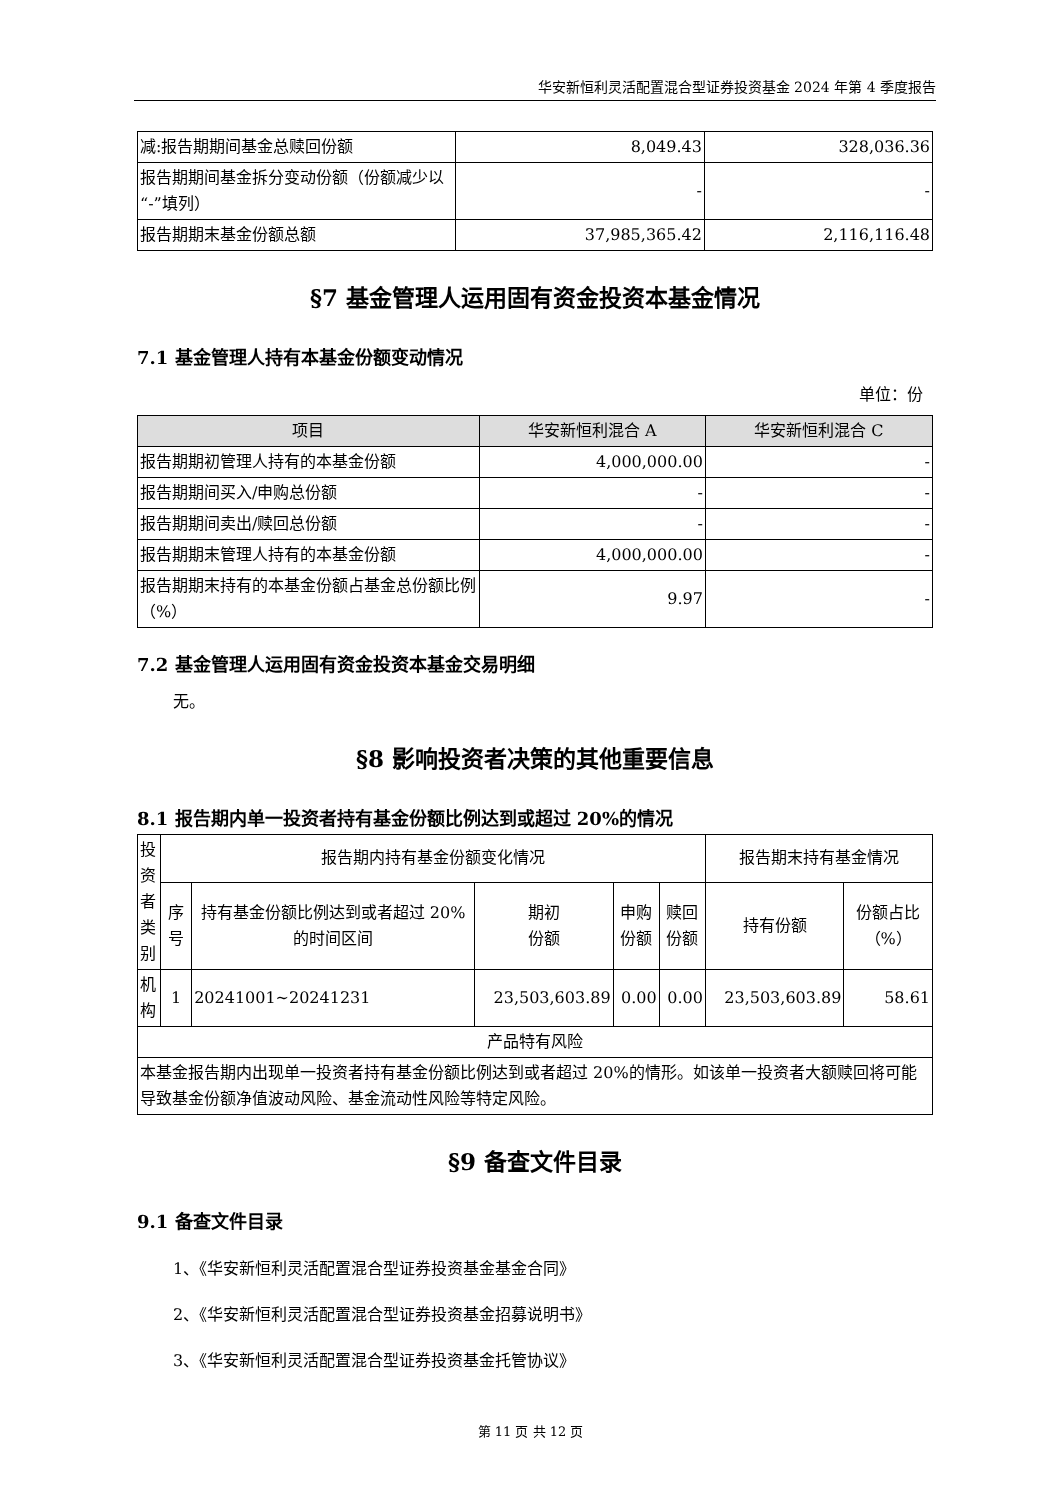华安新恒利灵活配置混合型证券投资基金 2024 年第 4 季度报告
| 减:报告期期间基金总赎回份额 | 8,049.43 | 328,036.36 |
| 报告期期间基金拆分变动份额（份额减少以“-”填列） | - | - |
| 报告期期末基金份额总额 | 37,985,365.42 | 2,116,116.48 |
§7 基金管理人运用固有资金投资本基金情况
7.1 基金管理人持有本基金份额变动情况
单位：份
| 项目 | 华安新恒利混合 A | 华安新恒利混合 C |
| --- | --- | --- |
| 报告期期初管理人持有的本基金份额 | 4,000,000.00 | - |
| 报告期期间买入/申购总份额 | - | - |
| 报告期期间卖出/赎回总份额 | - | - |
| 报告期期末管理人持有的本基金份额 | 4,000,000.00 | - |
| 报告期期末持有的本基金份额占基金总份额比例（%） | 9.97 | - |
7.2 基金管理人运用固有资金投资本基金交易明细
无。
§8 影响投资者决策的其他重要信息
8.1 报告期内单一投资者持有基金份额比例达到或超过 20%的情况
| 投资者类别 | 报告期内持有基金份额变化情况 | | | | | 报告期末持有基金情况 | |
| | 序号 | 持有基金份额比例达到或者超过 20%的时间区间 | 期初 份额 | 申购 份额 | 赎回 份额 | 持有份额 | 份额占比（%） |
| 机构 | 1 | 20241001~20241231 | 23,503,603.89 | 0.00 | 0.00 | 23,503,603.89 | 58.61 |
| 产品特有风险 | | | | | | | |
| 本基金报告期内出现单一投资者持有基金份额比例达到或者超过 20%的情形。如该单一投资者大额赎回将可能导致基金份额净值波动风险、基金流动性风险等特定风险。 | | | | | | | |
§9 备查文件目录
9.1 备查文件目录
1、《华安新恒利灵活配置混合型证券投资基金基金合同》
2、《华安新恒利灵活配置混合型证券投资基金招募说明书》
3、《华安新恒利灵活配置混合型证券投资基金托管协议》
第 11 页 共 12 页